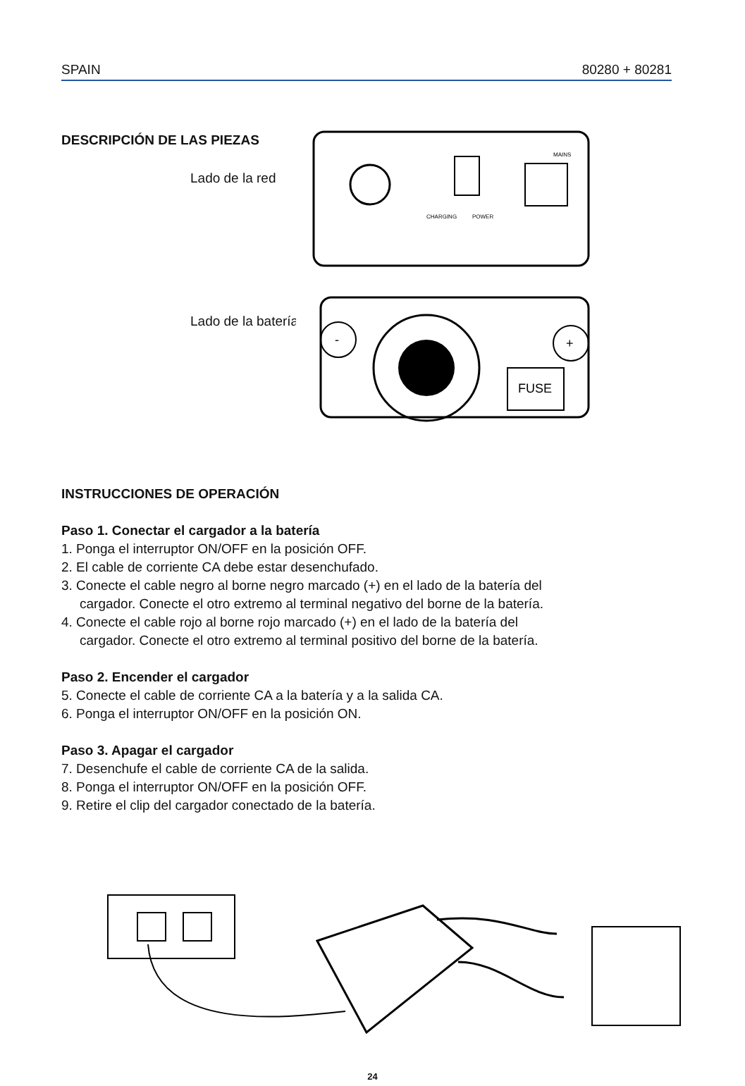SPAIN 80280 + 80281
DESCRIPCIÓN DE LAS PIEZAS
Lado de la red
Lado de la batería
MAINS
CHARGING
POWER
FUSE
-
+
INSTRUCCIONES DE OPERACIÓN
Paso 1. Conectar el cargador a la batería
1. Ponga el interruptor ON/OFF en la posición OFF.
2. El cable de corriente CA debe estar desenchufado.
3. Conecte el cable negro al borne negro marcado (+) en el lado de la batería del
cargador. Conecte el otro extremo al terminal negativo del borne de la batería.
4. Conecte el cable rojo al borne rojo marcado (+) en el lado de la batería del
cargador. Conecte el otro extremo al terminal positivo del borne de la batería.
Paso 2. Encender el cargador
5. Conecte el cable de corriente CA a la batería y a la salida CA.
6. Ponga el interruptor ON/OFF en la posición ON.
Paso 3. Apagar el cargador
7. Desenchufe el cable de corriente CA de la salida.
8. Ponga el interruptor ON/OFF en la posición OFF.
9. Retire el clip del cargador conectado de la batería.
24